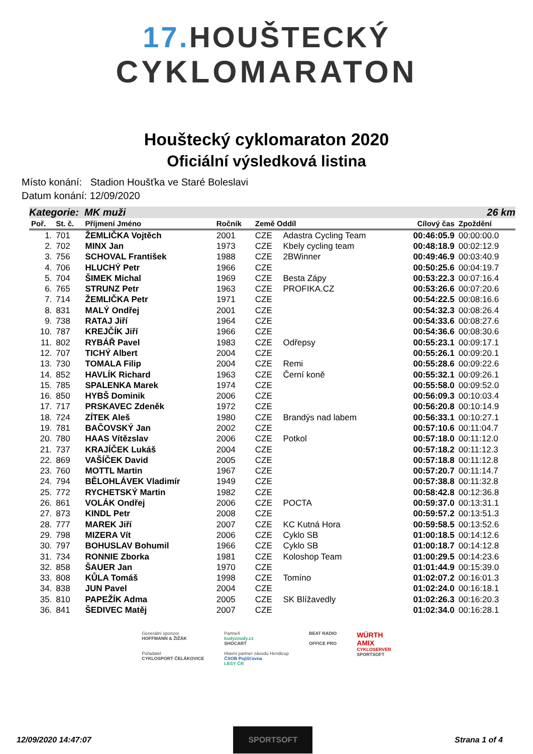17. HOUŠTECKÝ
CYKLOMARATON
Houštecký cyklomaraton 2020
Oficiální výsledková listina
Místo konání: Stadion Houšťka ve Staré Boleslavi
Datum konání: 12/09/2020
Kategorie: MK muži 26 km
| Poř. | St. č. | Příjmení Jméno | Ročník | Země Oddíl | | Cílový čas | Zpoždění |
| --- | --- | --- | --- | --- | --- | --- | --- |
| 1. | 701 | ŽEMLIČKA Vojtěch | 2001 | CZE | Adastra Cycling Team | 00:46:05.9 | 00:00:00.0 |
| 2. | 702 | MINX Jan | 1973 | CZE | Kbely cycling team | 00:48:18.9 | 00:02:12.9 |
| 3. | 756 | SCHOVAL František | 1988 | CZE | 2BWinner | 00:49:46.9 | 00:03:40.9 |
| 4. | 706 | HLUCHÝ Petr | 1966 | CZE | | 00:50:25.6 | 00:04:19.7 |
| 5. | 704 | ŠIMEK Michal | 1969 | CZE | Besta Zápy | 00:53:22.3 | 00:07:16.4 |
| 6. | 765 | STRUNZ Petr | 1963 | CZE | PROFIKA.CZ | 00:53:26.6 | 00:07:20.6 |
| 7. | 714 | ŽEMLIČKA Petr | 1971 | CZE | | 00:54:22.5 | 00:08:16.6 |
| 8. | 831 | MALÝ Ondřej | 2001 | CZE | | 00:54:32.3 | 00:08:26.4 |
| 9. | 738 | RATAJ Jiří | 1964 | CZE | | 00:54:33.6 | 00:08:27.6 |
| 10. | 787 | KREJČÍK Jiří | 1966 | CZE | | 00:54:36.6 | 00:08:30.6 |
| 11. | 802 | RYBÁŘ Pavel | 1983 | CZE | Odřepsy | 00:55:23.1 | 00:09:17.1 |
| 12. | 707 | TICHÝ Albert | 2004 | CZE | | 00:55:26.1 | 00:09:20.1 |
| 13. | 730 | TOMALA Filip | 2004 | CZE | Remi | 00:55:28.6 | 00:09:22.6 |
| 14. | 852 | HAVLÍK Richard | 1963 | CZE | Černí koně | 00:55:32.1 | 00:09:26.1 |
| 15. | 785 | SPALENKA Marek | 1974 | CZE | | 00:55:58.0 | 00:09:52.0 |
| 16. | 850 | HYBŠ Dominik | 2006 | CZE | | 00:56:09.3 | 00:10:03.4 |
| 17. | 717 | PRSKAVEC Zdeněk | 1972 | CZE | | 00:56:20.8 | 00:10:14.9 |
| 18. | 724 | ZÍTEK Aleš | 1980 | CZE | Brandýs nad labem | 00:56:33.1 | 00:10:27.1 |
| 19. | 781 | BAČOVSKÝ Jan | 2002 | CZE | | 00:57:10.6 | 00:11:04.7 |
| 20. | 780 | HAAS Vítězslav | 2006 | CZE | Potkol | 00:57:18.0 | 00:11:12.0 |
| 21. | 737 | KRAJÍČEK Lukáš | 2004 | CZE | | 00:57:18.2 | 00:11:12.3 |
| 22. | 869 | VAŠÍČEK David | 2005 | CZE | | 00:57:18.8 | 00:11:12.8 |
| 23. | 760 | MOTTL Martin | 1967 | CZE | | 00:57:20.7 | 00:11:14.7 |
| 24. | 794 | BĚLOHLÁVEK Vladimír | 1949 | CZE | | 00:57:38.8 | 00:11:32.8 |
| 25. | 772 | RYCHETSKÝ Martin | 1982 | CZE | | 00:58:42.8 | 00:12:36.8 |
| 26. | 861 | VOLÁK Ondřej | 2006 | CZE | POCTA | 00:59:37.0 | 00:13:31.1 |
| 27. | 873 | KINDL Petr | 2008 | CZE | | 00:59:57.2 | 00:13:51.3 |
| 28. | 777 | MAREK Jiří | 2007 | CZE | KC Kutná Hora | 00:59:58.5 | 00:13:52.6 |
| 29. | 798 | MIZERA Vít | 2006 | CZE | Cyklo SB | 01:00:18.5 | 00:14:12.6 |
| 30. | 797 | BOHUSLAV Bohumil | 1966 | CZE | Cyklo SB | 01:00:18.7 | 00:14:12.8 |
| 31. | 734 | RONNIE Zborka | 1981 | CZE | Koloshop Team | 01:00:29.5 | 00:14:23.6 |
| 32. | 858 | ŠAUER Jan | 1970 | CZE | | 01:01:44.9 | 00:15:39.0 |
| 33. | 808 | KŮLA Tomáš | 1998 | CZE | Tomíno | 01:02:07.2 | 00:16:01.3 |
| 34. | 838 | JUN Pavel | 2004 | CZE | | 01:02:24.0 | 00:16:18.1 |
| 35. | 810 | PAPEŽÍK Adma | 2005 | CZE | SK Blížavedly | 01:02:26.3 | 00:16:20.3 |
| 36. | 841 | ŠEDIVEC Matěj | 2007 | CZE | | 01:02:34.0 | 00:16:28.1 |
Generální sponzor
HOFFMANN & ŽIŽÁK
Pořadatel
CYKLOSPORT ČELÁKOVICE
Partneři
kudyznudy.cz
SHOCART
Hlavní partner závodu Hendicup
ČSOB Pojišťovna
LESY ČR
BEAT RADIO
OFFICE PRO
WÜRTH
AMIX
CYKLOSERVER
SPORTSOFT
12/09/2020 14:47:07 SPORTSOFT Strana 1 of 4